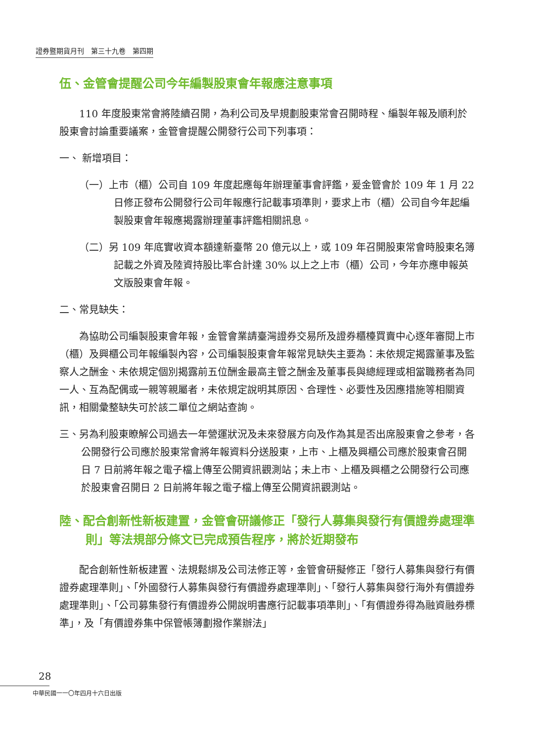證券暨期貨月刊　第三十九卷　第四期
伍、金管會提醒公司今年編製股東會年報應注意事項
110 年度股東常會將陸續召開，為利公司及早規劃股東常會召開時程、編製年報及順利於股東會討論重要議案，金管會提醒公開發行公司下列事項：
一、 新增項目：
（一）上市（櫃）公司自 109 年度起應每年辦理董事會評鑑，爰金管會於 109 年 1 月 22 日修正發布公開發行公司年報應行記載事項準則，要求上市（櫃）公司自今年起編製股東會年報應揭露辦理董事評鑑相關訊息。
（二）另 109 年底實收資本額達新臺幣 20 億元以上，或 109 年召開股東常會時股東名簿記載之外資及陸資持股比率合計達 30% 以上之上市（櫃）公司，今年亦應申報英文版股東會年報。
二、常見缺失：
為協助公司編製股東會年報，金管會業請臺灣證券交易所及證券櫃檯買賣中心逐年審閱上市（櫃）及興櫃公司年報編製內容，公司編製股東會年報常見缺失主要為：未依規定揭露董事及監察人之酬金、未依規定個別揭露前五位酬金最高主管之酬金及董事長與總經理或相當職務者為同一人、互為配偶或一親等親屬者，未依規定說明其原因、合理性、必要性及因應措施等相關資訊，相關彙整缺失可於該二單位之網站查詢。
三、另為利股東瞭解公司過去一年營運狀況及未來發展方向及作為其是否出席股東會之參考，各公開發行公司應於股東常會將年報資料分送股東，上市、上櫃及興櫃公司應於股東會召開日 7 日前將年報之電子檔上傳至公開資訊觀測站；未上市、上櫃及興櫃之公開發行公司應於股東會召開日 2 日前將年報之電子檔上傳至公開資訊觀測站。
陸、配合創新性新板建置，金管會研議修正「發行人募集與發行有價證券處理準則」等法規部分條文已完成預告程序，將於近期發布
配合創新性新板建置、法規鬆綁及公司法修正等，金管會研擬修正「發行人募集與發行有價證券處理準則」、「外國發行人募集與發行有價證券處理準則」、「發行人募集與發行海外有價證券處理準則」、「公司募集發行有價證券公開說明書應行記載事項準則」、「有價證券得為融資融券標準」，及「有價證券集中保管帳簿劃撥作業辦法」
28
中華民國一一〇年四月十六日出版